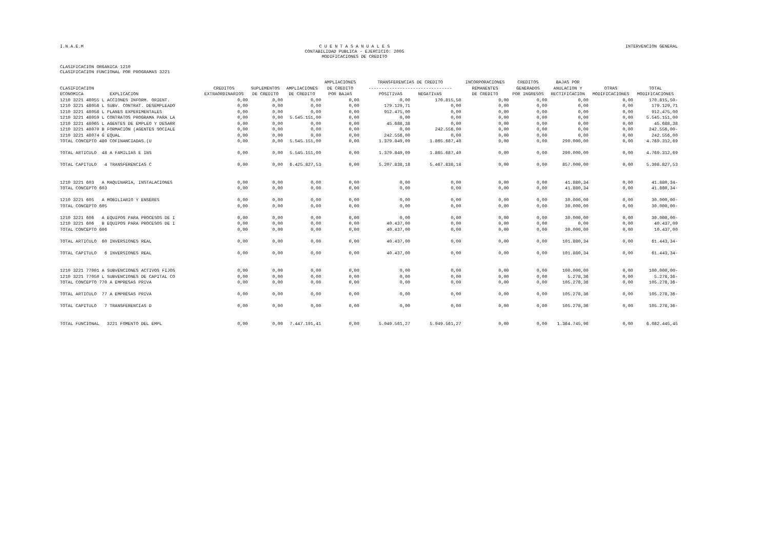I.N.A.E.M C U E N T A S A N U A L E S
CONTABILIDAD PUBLICA - EJERCICIO: 2005
MODIFICACIONES DE CREDITO INTERVENCION GENERAL
CLASIFICACION ORGANICA 1210
CLASIFICACION FUNCIONAL POR PROGRAMAS 3221
| CLASIFICACION ECONOMICA EXPLICACION | CREDITOS EXTRAORDINARIOS | SUPLEMENTOS DE CREDITO | AMPLIACIONES DE CREDITO | AMPLIACIONES DE CREDITO POR BAJAS | TRANSFERENCIAS DE CREDITO -------------------------------- POSITIVAS NEGATIVAS | | INCORPORACIONES REMANENTES DE CREDITO | CREDITOS GENERADOS POR INGRESOS | BAJAS POR ANULACION Y RECTIFICACION | OTRAS MODIFICACIONES | TOTAL MODIFICACIONES |
| --- | --- | --- | --- | --- | --- | --- | --- | --- | --- | --- | --- |
| 1210 3221 48055 L ACCIONES INFORM. ORIENT. | 0,00 | 0,00 | 0,00 | 0,00 | 0,00 | 170.815,50 | 0,00 | 0,00 | 0,00 | 0,00 | 170.815,50- |
| 1210 3221 48056 L SUBV. CONTRAT. DESEMPLEADO | 0,00 | 0,00 | 0,00 | 0,00 | 179.129,71 | 0,00 | 0,00 | 0,00 | 0,00 | 0,00 | 179.129,71 |
| 1210 3221 48058 L PLANES EXPERIMENTALES | 0,00 | 0,00 | 0,00 | 0,00 | 912.475,00 | 0,00 | 0,00 | 0,00 | 0,00 | 0,00 | 912.475,00 |
| 1210 3221 48059 L CONTRATOS PROGRAMA PARA LA | 0,00 | 0,00 | 5.545.151,00 | 0,00 | 0,00 | 0,00 | 0,00 | 0,00 | 0,00 | 0,00 | 5.545.151,00 |
| 1210 3221 48065 L AGENTES DE EMPLEO Y DESARR | 0,00 | 0,00 | 0,00 | 0,00 | 45.688,38 | 0,00 | 0,00 | 0,00 | 0,00 | 0,00 | 45.688,38 |
| 1210 3221 48070 B FORMACIÓN (AGENTES SOCIALE | 0,00 | 0,00 | 0,00 | 0,00 | 0,00 | 242.556,00 | 0,00 | 0,00 | 0,00 | 0,00 | 242.556,00- |
| 1210 3221 48074 G EQUAL | 0,00 | 0,00 | 0,00 | 0,00 | 242.556,00 | 0,00 | 0,00 | 0,00 | 0,00 | 0,00 | 242.556,00 |
| TOTAL CONCEPTO 480 COFINANCIADAS.(U | 0,00 | 0,00 | 5.545.151,00 | 0,00 | 1.379.849,09 | 1.865.687,40 | 0,00 | 0,00 | 290.000,00 | 0,00 | 4.769.312,69 |
| TOTAL ARTICULO 48 A FAMILIAS E INS | 0,00 | 0,00 | 5.545.151,00 | 0,00 | 1.379.849,09 | 1.865.687,40 | 0,00 | 0,00 | 290.000,00 | 0,00 | 4.769.312,69 |
| TOTAL CAPITULO 4 TRANSFERENCIAS C | 0,00 | 0,00 | 6.425.827,53 | 0,00 | 5.207.838,18 | 5.467.838,18 | 0,00 | 0,00 | 857.000,00 | 0,00 | 5.308.827,53 |
| 1210 3221 603 A MAQUINARIA, INSTALACIONES | 0,00 | 0,00 | 0,00 | 0,00 | 0,00 | 0,00 | 0,00 | 0,00 | 41.880,34 | 0,00 | 41.880,34- |
| TOTAL CONCEPTO 603 | 0,00 | 0,00 | 0,00 | 0,00 | 0,00 | 0,00 | 0,00 | 0,00 | 41.880,34 | 0,00 | 41.880,34- |
| 1210 3221 605 A MOBILIARIO Y ENSERES | 0,00 | 0,00 | 0,00 | 0,00 | 0,00 | 0,00 | 0,00 | 0,00 | 30.000,00 | 0,00 | 30.000,00- |
| TOTAL CONCEPTO 605 | 0,00 | 0,00 | 0,00 | 0,00 | 0,00 | 0,00 | 0,00 | 0,00 | 30.000,00 | 0,00 | 30.000,00- |
| 1210 3221 606 A EQUIPOS PARA PROCESOS DE I | 0,00 | 0,00 | 0,00 | 0,00 | 0,00 | 0,00 | 0,00 | 0,00 | 30.000,00 | 0,00 | 30.000,00- |
| 1210 3221 606 B EQUIPOS PARA PROCESOS DE I | 0,00 | 0,00 | 0,00 | 0,00 | 40.437,00 | 0,00 | 0,00 | 0,00 | 0,00 | 0,00 | 40.437,00 |
| TOTAL CONCEPTO 606 | 0,00 | 0,00 | 0,00 | 0,00 | 40.437,00 | 0,00 | 0,00 | 0,00 | 30.000,00 | 0,00 | 10.437,00 |
| TOTAL ARTICULO 60 INVERSIONES REAL | 0,00 | 0,00 | 0,00 | 0,00 | 40.437,00 | 0,00 | 0,00 | 0,00 | 101.880,34 | 0,00 | 61.443,34- |
| TOTAL CAPITULO 6 INVERSIONES REAL | 0,00 | 0,00 | 0,00 | 0,00 | 40.437,00 | 0,00 | 0,00 | 0,00 | 101.880,34 | 0,00 | 61.443,34- |
| 1210 3221 77001 A SUBVENCIONES ACTIVOS FIJOS | 0,00 | 0,00 | 0,00 | 0,00 | 0,00 | 0,00 | 0,00 | 0,00 | 100.000,00 | 0,00 | 100.000,00- |
| 1210 3221 77050 L SUBVENCIONES DE CAPITAL CO | 0,00 | 0,00 | 0,00 | 0,00 | 0,00 | 0,00 | 0,00 | 0,00 | 5.278,36 | 0,00 | 5.278,36- |
| TOTAL CONCEPTO 770 A EMPRESAS PRIVA | 0,00 | 0,00 | 0,00 | 0,00 | 0,00 | 0,00 | 0,00 | 0,00 | 105.278,36 | 0,00 | 105.278,36- |
| TOTAL ARTICULO 77 A EMPRESAS PRIVA | 0,00 | 0,00 | 0,00 | 0,00 | 0,00 | 0,00 | 0,00 | 0,00 | 105.278,36 | 0,00 | 105.278,36- |
| TOTAL CAPITULO 7 TRANSFERENCIAS D | 0,00 | 0,00 | 0,00 | 0,00 | 0,00 | 0,00 | 0,00 | 0,00 | 105.278,36 | 0,00 | 105.278,36- |
| TOTAL FUNCIONAL 3221 FOMENTO DEL EMPL | 0,00 | 0,00 | 7.447.191,41 | 0,00 | 5.949.561,27 | 5.949.561,27 | 0,00 | 0,00 | 1.364.745,96 | 0,00 | 6.082.445,45 |